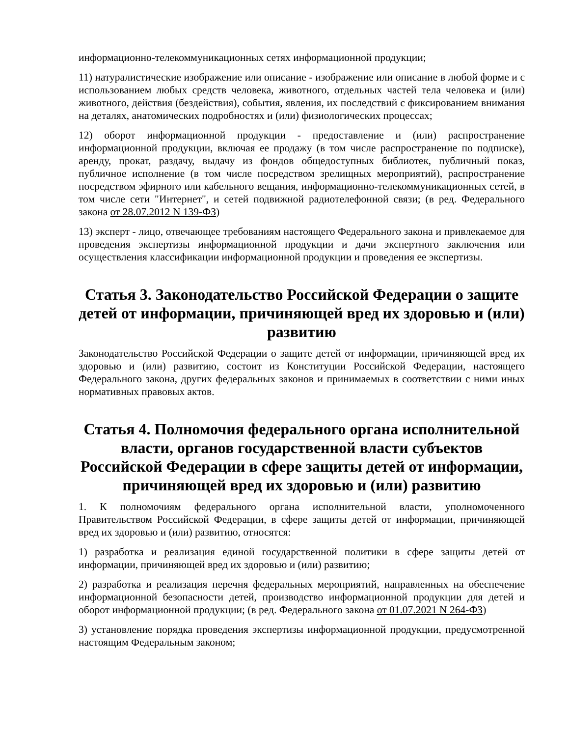информационно-телекоммуникационных сетях информационной продукции;
11) натуралистические изображение или описание - изображение или описание в любой форме и с использованием любых средств человека, животного, отдельных частей тела человека и (или) животного, действия (бездействия), события, явления, их последствий с фиксированием внимания на деталях, анатомических подробностях и (или) физиологических процессах;
12) оборот информационной продукции - предоставление и (или) распространение информационной продукции, включая ее продажу (в том числе распространение по подписке), аренду, прокат, раздачу, выдачу из фондов общедоступных библиотек, публичный показ, публичное исполнение (в том числе посредством зрелищных мероприятий), распространение посредством эфирного или кабельного вещания, информационно-телекоммуникационных сетей, в том числе сети "Интернет", и сетей подвижной радиотелефонной связи; (в ред. Федерального закона от 28.07.2012 N 139-ФЗ)
13) эксперт - лицо, отвечающее требованиям настоящего Федерального закона и привлекаемое для проведения экспертизы информационной продукции и дачи экспертного заключения или осуществления классификации информационной продукции и проведения ее экспертизы.
Статья 3. Законодательство Российской Федерации о защите детей от информации, причиняющей вред их здоровью и (или) развитию
Законодательство Российской Федерации о защите детей от информации, причиняющей вред их здоровью и (или) развитию, состоит из Конституции Российской Федерации, настоящего Федерального закона, других федеральных законов и принимаемых в соответствии с ними иных нормативных правовых актов.
Статья 4. Полномочия федерального органа исполнительной власти, органов государственной власти субъектов Российской Федерации в сфере защиты детей от информации, причиняющей вред их здоровью и (или) развитию
1. К полномочиям федерального органа исполнительной власти, уполномоченного Правительством Российской Федерации, в сфере защиты детей от информации, причиняющей вред их здоровью и (или) развитию, относятся:
1) разработка и реализация единой государственной политики в сфере защиты детей от информации, причиняющей вред их здоровью и (или) развитию;
2) разработка и реализация перечня федеральных мероприятий, направленных на обеспечение информационной безопасности детей, производство информационной продукции для детей и оборот информационной продукции; (в ред. Федерального закона от 01.07.2021 N 264-ФЗ)
3) установление порядка проведения экспертизы информационной продукции, предусмотренной настоящим Федеральным законом;